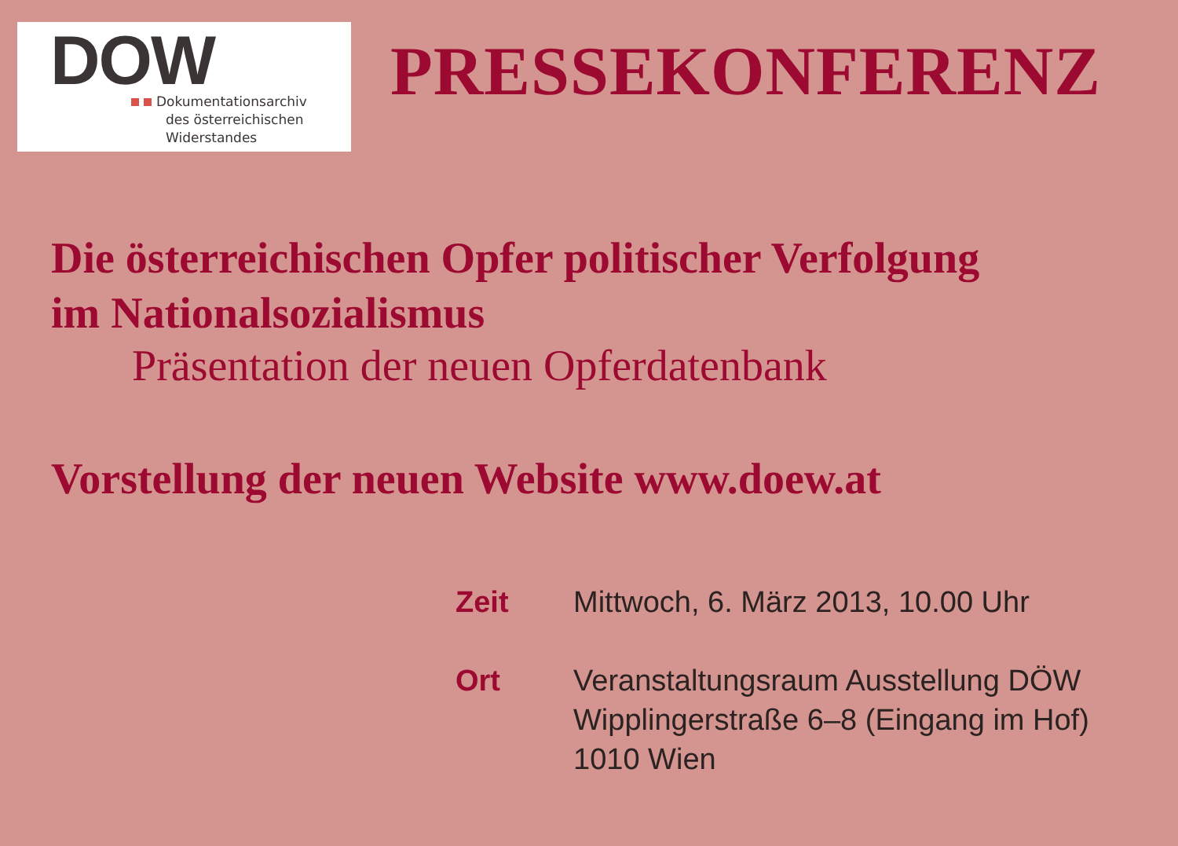DOW
Dokumentationsarchiv
des österreichischen
Widerstandes
PRESSEKONFERENZ
Die österreichischen Opfer politischer Verfolgung
im Nationalsozialismus
Präsentation der neuen Opferdatenbank
Vorstellung der neuen Website www.doew.at
| Zeit | Mittwoch, 6. März 2013, 10.00 Uhr |
| Ort | Veranstaltungsraum Ausstellung DÖW Wipplingerstraße 6–8 (Eingang im Hof) 1010 Wien |